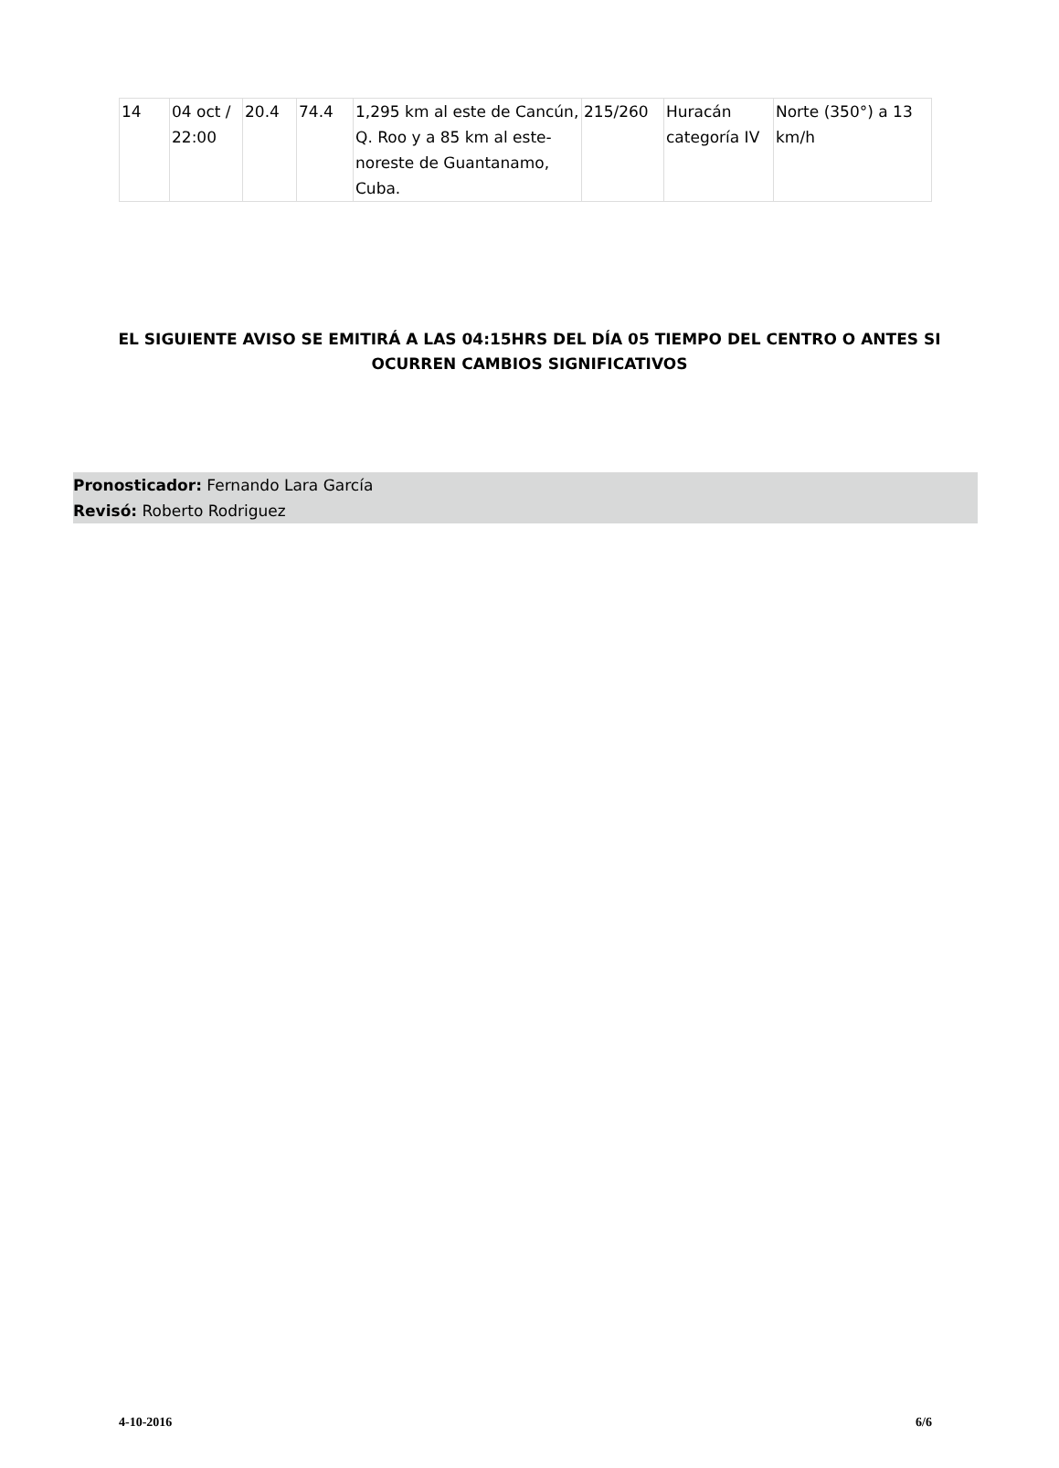| 14 | 04 oct / 22:00 | 20.4 | 74.4 | 1,295 km al este de Cancún, Q. Roo y a 85 km al este-noreste de Guantanamo, Cuba. | 215/260 | Huracán categoría IV | Norte (350°) a 13 km/h |
EL SIGUIENTE AVISO SE EMITIRÁ A LAS 04:15HRS DEL DÍA 05 TIEMPO DEL CENTRO O ANTES SI OCURREN CAMBIOS SIGNIFICATIVOS
Pronosticador: Fernando Lara García
Revisó: Roberto Rodriguez
4-10-2016 6/6